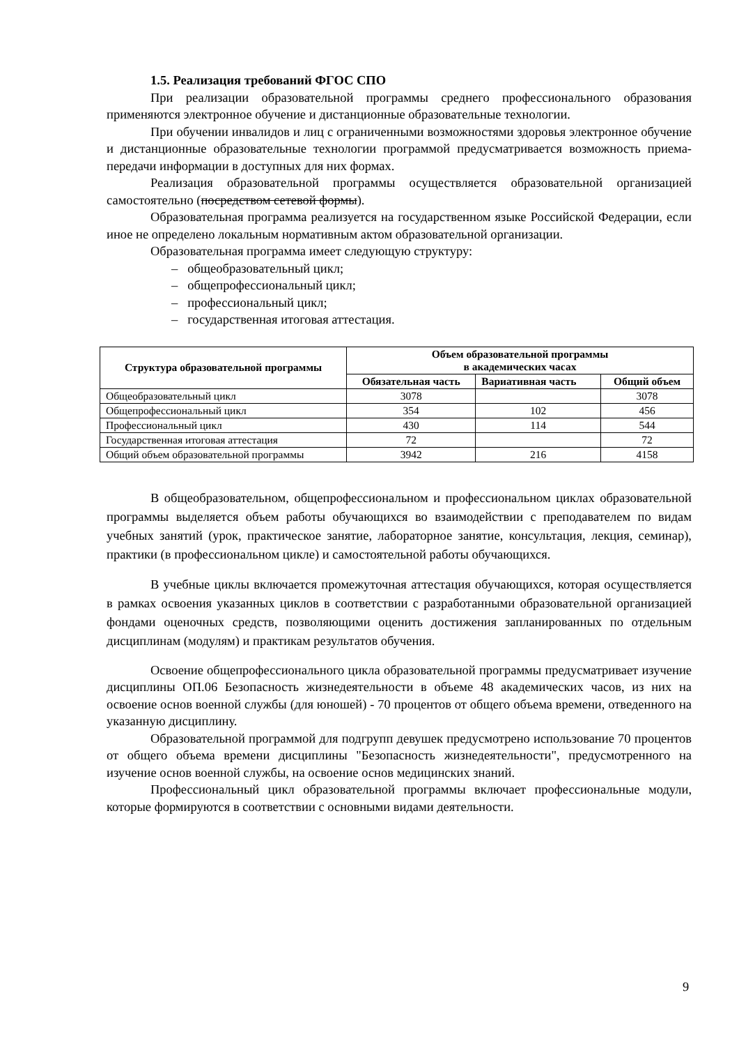1.5. Реализация требований ФГОС СПО
При реализации образовательной программы среднего профессионального образования применяются электронное обучение и дистанционные образовательные технологии.
При обучении инвалидов и лиц с ограниченными возможностями здоровья электронное обучение и дистанционные образовательные технологии программой предусматривается возможность приема-передачи информации в доступных для них формах.
Реализация образовательной программы осуществляется образовательной организацией самостоятельно (посредством сетевой формы).
Образовательная программа реализуется на государственном языке Российской Федерации, если иное не определено локальным нормативным актом образовательной организации.
Образовательная программа имеет следующую структуру:
– общеобразовательный цикл;
– общепрофессиональный цикл;
– профессиональный цикл;
– государственная итоговая аттестация.
| Структура образовательной программы | Объем образовательной программы в академических часах | | |
| --- | --- | --- | --- |
| | Обязательная часть | Вариативная часть | Общий объем |
| Общеобразовательный цикл | 3078 | | 3078 |
| Общепрофессиональный цикл | 354 | 102 | 456 |
| Профессиональный цикл | 430 | 114 | 544 |
| Государственная итоговая аттестация | 72 | | 72 |
| Общий объем образовательной программы | 3942 | 216 | 4158 |
В общеобразовательном, общепрофессиональном и профессиональном циклах образовательной программы выделяется объем работы обучающихся во взаимодействии с преподавателем по видам учебных занятий (урок, практическое занятие, лабораторное занятие, консультация, лекция, семинар), практики (в профессиональном цикле) и самостоятельной работы обучающихся.
В учебные циклы включается промежуточная аттестация обучающихся, которая осуществляется в рамках освоения указанных циклов в соответствии с разработанными образовательной организацией фондами оценочных средств, позволяющими оценить достижения запланированных по отдельным дисциплинам (модулям) и практикам результатов обучения.
Освоение общепрофессионального цикла образовательной программы предусматривает изучение дисциплины ОП.06 Безопасность жизнедеятельности в объеме 48 академических часов, из них на освоение основ военной службы (для юношей) - 70 процентов от общего объема времени, отведенного на указанную дисциплину.
Образовательной программой для подгрупп девушек предусмотрено использование 70 процентов от общего объема времени дисциплины "Безопасность жизнедеятельности", предусмотренного на изучение основ военной службы, на освоение основ медицинских знаний.
Профессиональный цикл образовательной программы включает профессиональные модули, которые формируются в соответствии с основными видами деятельности.
9